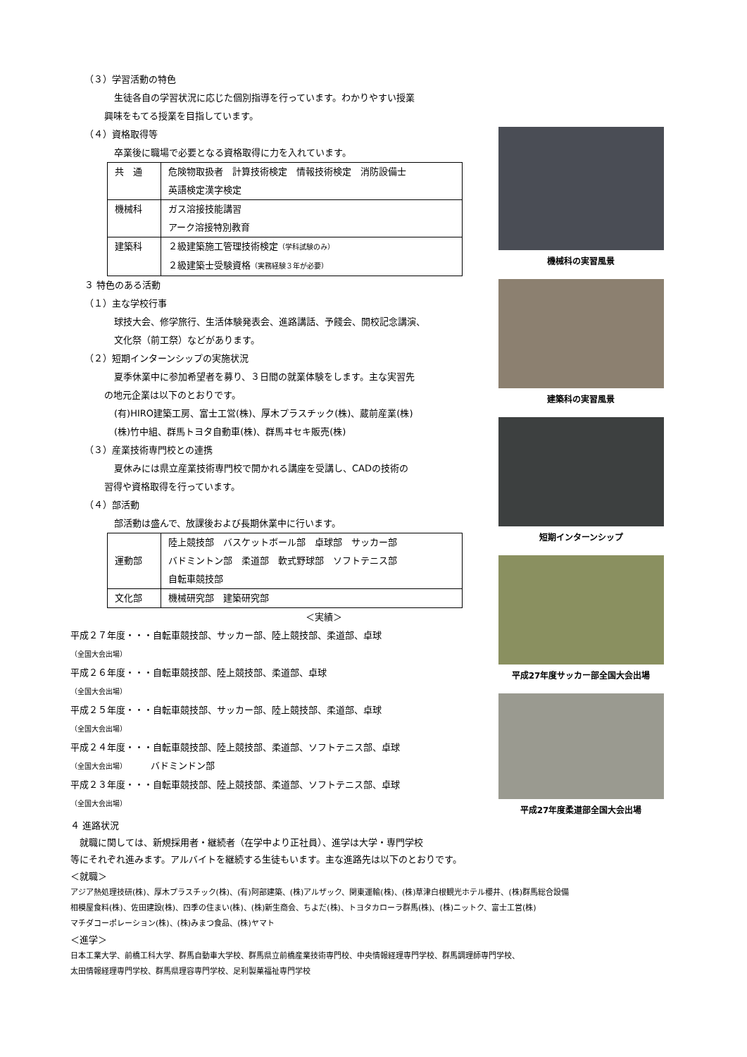（３）学習活動の特色
生徒各自の学習状況に応じた個別指導を行っています。わかりやすい授業
興味をもてる授業を目指しています。
（４）資格取得等
卒業後に職場で必要となる資格取得に力を入れています。
| 共 通 | 危険物取扱者 計算技術検定 情報技術検定 消防設備士 英語検定漢字検定 |
| 機械科 | ガス溶接技能講習 アーク溶接特別教育 |
| 建築科 | ２級建築施工管理技術検定 （学科試験のみ） ２級建築士受験資格 （実務経験３年が必要） |
３ 特色のある活動
（１）主な学校行事
球技大会、修学旅行、生活体験発表会、進路講話、予餞会、開校記念講演、
文化祭（前工祭）などがあります。
（２）短期インターンシップの実施状況
夏季休業中に参加希望者を募り、３日間の就業体験をします。主な実習先
の地元企業は以下のとおりです。
(有)HIRO建築工房、富士工営(株)、厚木プラスチック(株)、蔵前産業(株)
(株)竹中組、群馬トヨタ自動車(株)、群馬ヰセキ販売(株)
（３）産業技術専門校との連携
夏休みには県立産業技術専門校で開かれる講座を受講し、CADの技術の
習得や資格取得を行っています。
（４）部活動
部活動は盛んで、放課後および長期休業中に行います。
| 運動部 | 陸上競技部 バスケットボール部 卓球部 サッカー部 バドミントン部 柔道部 軟式野球部 ソフトテニス部 自転車競技部 |
| 文化部 | 機械研究部 建築研究部 |
＜実績＞
平成２７年度・・・自転車競技部、サッカー部、陸上競技部、柔道部、卓球
（全国大会出場）
平成２６年度・・・自転車競技部、陸上競技部、柔道部、卓球
（全国大会出場）
平成２５年度・・・自転車競技部、サッカー部、陸上競技部、柔道部、卓球
（全国大会出場）
平成２４年度・・・自転車競技部、陸上競技部、柔道部、ソフトテニス部、卓球
（全国大会出場）　　　バドミンドン部
平成２３年度・・・自転車競技部、陸上競技部、柔道部、ソフトテニス部、卓球
（全国大会出場）
機械科の実習風景
建築科の実習風景
短期インターンシップ
平成27年度サッカー部全国大会出場
平成27年度柔道部全国大会出場
４ 進路状況
　就職に関しては、新規採用者・継続者（在学中より正社員）、進学は大学・専門学校
等にそれぞれ進みます。アルバイトを継続する生徒もいます。主な進路先は以下のとおりです。
＜就職＞
アジア熱処理技研(株)、厚木プラスチック(株)、(有)阿部建築、(株)アルザック、関東運輸(株)、(株)草津白根観光ホテル櫻井、(株)群馬総合設備
相模屋食料(株)、佐田建設(株)、四季の住まい(株)、(株)新生商会、ちよだ(株)、トヨタカローラ群馬(株)、(株)ニットク、富士工営(株)
マチダコーポレーション(株)、(株)みまつ食品、(株)ヤマト
＜進学＞
日本工業大学、前橋工科大学、群馬自動車大学校、群馬県立前橋産業技術専門校、中央情報経理専門学校、群馬調理師専門学校、
太田情報経理専門学校、群馬県理容専門学校、足利製菓福祉専門学校